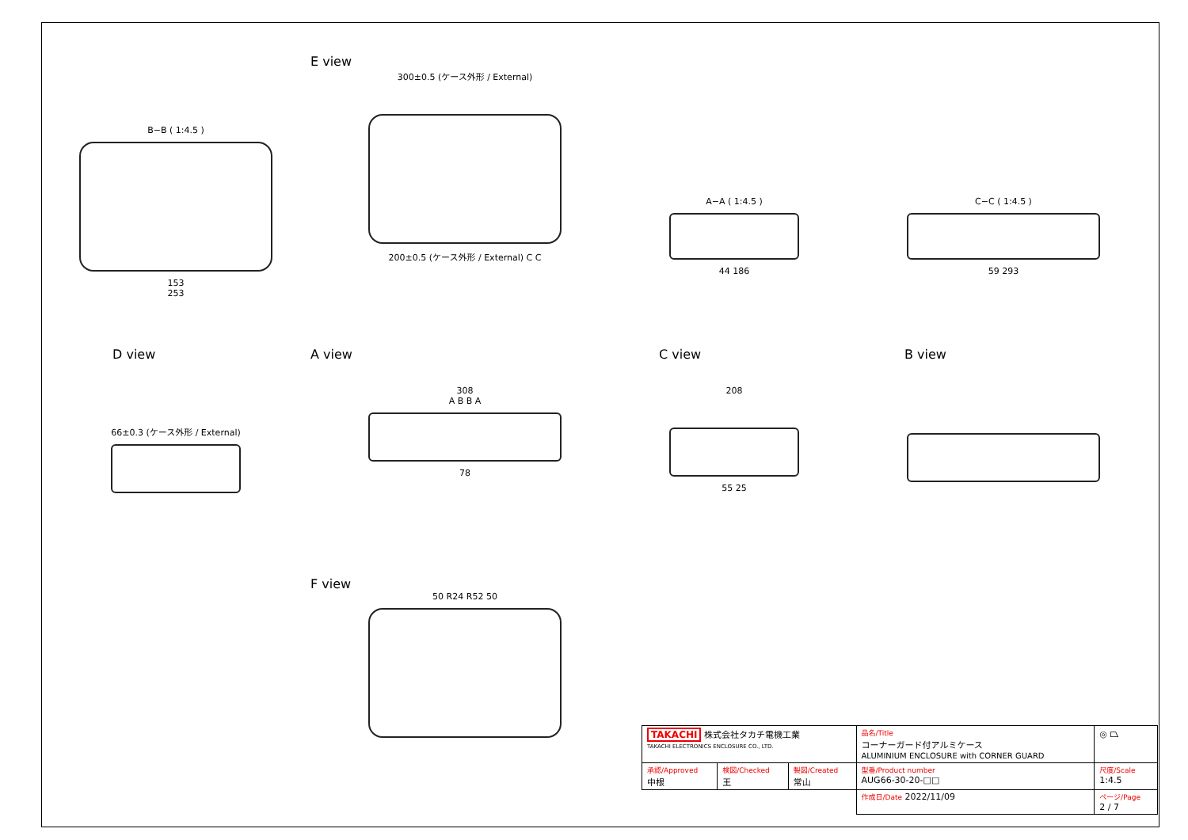E view
B−B ( 1:4.5 )
153
253
300±0.5 (ケース外形 / External)
200±0.5 (ケース外形 / External) C C
A−A ( 1:4.5 )
44 186
C−C ( 1:4.5 )
59 293
D view
66±0.3 (ケース外形 / External)
A view
308
A B B A
78
C view
208
55 25
B view
F view
50 R24 R52 50
| TAKACHI 株式会社タカチ電機工業 TAKACHI ELECTRONICS ENCLOSURE CO., LTD. | | | 品名/Title コーナーガード付アルミケース ALUMINIUM ENCLOSURE with CORNER GUARD | ◎ ⏢ |
| 承認/Approved 中根 | 検図/Checked 王 | 製図/Created 常山 | 型番/Product number AUG66-30-20-□□ | 尺度/Scale 1:4.5 |
| | | | 作成日/Date 2022/11/09 | ページ/Page 2 / 7 |